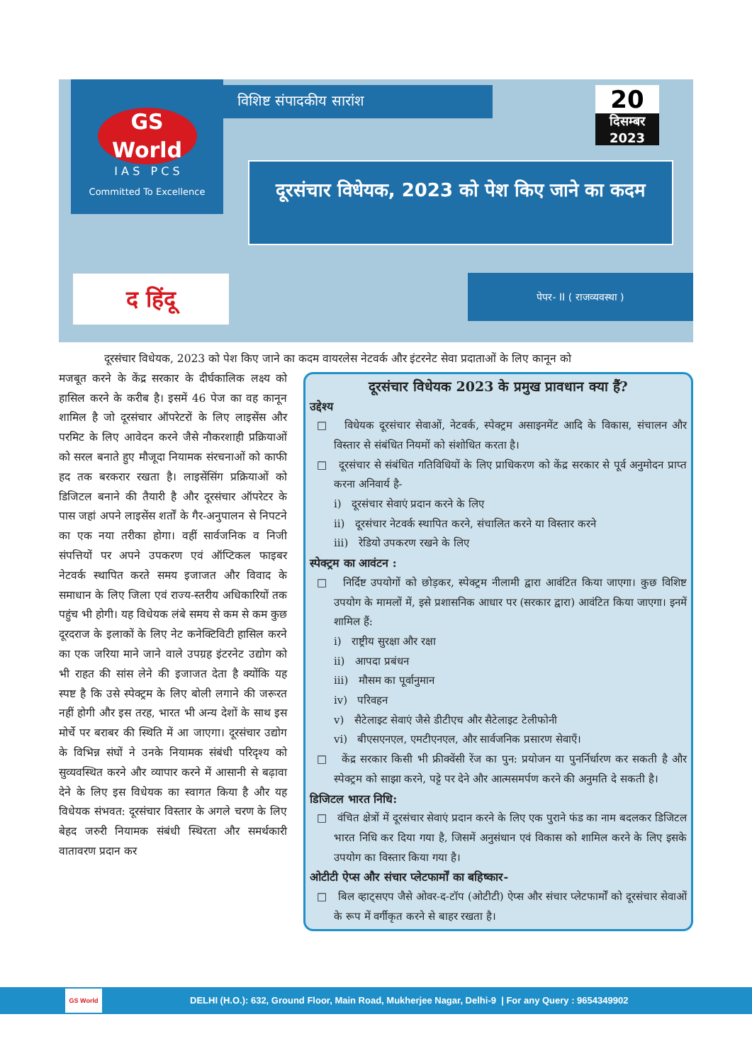GS
World
I A S P C S
Committed To Excellence
विशिष्ट संपादकीय सारांश
20
दिसम्बर 2023
दूरसंचार विधेयक, 2023 को पेश किए जाने का कदम
द हिंदू पेपर- II ( राजव्यवस्था )
दूरसंचार विधेयक, 2023 को पेश किए जाने का कदम वायरलेस नेटवर्क और इंटरनेट सेवा प्रदाताओं के लिए कानून को
मजबूत करने के केंद्र सरकार के दीर्घकालिक लक्ष्य को हासिल करने के करीब है। इसमें 46 पेज का वह कानून शामिल है जो दूरसंचार ऑपरेटरों के लिए लाइसेंस और परमिट के लिए आवेदन करने जैसे नौकरशाही प्रक्रियाओं को सरल बनाते हुए मौजूदा नियामक संरचनाओं को काफी हद तक बरकरार रखता है। लाइसेंसिंग प्रक्रियाओं को डिजिटल बनाने की तैयारी है और दूरसंचार ऑपरेटर के पास जहां अपने लाइसेंस शर्तों के गैर-अनुपालन से निपटने का एक नया तरीका होगा। वहीं सार्वजनिक व निजी संपत्तियों पर अपने उपकरण एवं ऑप्टिकल फाइबर नेटवर्क स्थापित करते समय इजाजत और विवाद के समाधान के लिए जिला एवं राज्य-स्तरीय अधिकारियों तक पहुंच भी होगी। यह विधेयक लंबे समय से कम से कम कुछ दूरदराज के इलाकों के लिए नेट कनेक्टिविटी हासिल करने का एक जरिया माने जाने वाले उपग्रह इंटरनेट उद्योग को भी राहत की सांस लेने की इजाजत देता है क्योंकि यह स्पष्ट है कि उसे स्पेक्ट्रम के लिए बोली लगाने की जरूरत नहीं होगी और इस तरह, भारत भी अन्य देशों के साथ इस मोर्चे पर बराबर की स्थिति में आ जाएगा। दूरसंचार उद्योग के विभिन्न संघों ने उनके नियामक संबंधी परिदृश्य को सुव्यवस्थित करने और व्यापार करने में आसानी से बढ़ावा देने के लिए इस विधेयक का स्वागत किया है और यह विधेयक संभवत: दूरसंचार विस्तार के अगले चरण के लिए बेहद जरुरी नियामक संबंधी स्थिरता और समर्थकारी वातावरण प्रदान कर
दूरसंचार विधेयक 2023 के प्रमुख प्रावधान क्या हैं?
उद्देश्य
□ विधेयक दूरसंचार सेवाओं, नेटवर्क, स्पेक्ट्रम असाइनमेंट आदि के विकास, संचालन और विस्तार से संबंधित नियमों को संशोधित करता है।
□ दूरसंचार से संबंधित गतिविधियों के लिए प्राधिकरण को केंद्र सरकार से पूर्व अनुमोदन प्राप्त करना अनिवार्य है-
i) दूरसंचार सेवाएं प्रदान करने के लिए
ii) दूरसंचार नेटवर्क स्थापित करने, संचालित करने या विस्तार करने
iii) रेडियो उपकरण रखने के लिए
स्पेक्ट्रम का आवंटन :
□ निर्दिष्ट उपयोगों को छोड़कर, स्पेक्ट्रम नीलामी द्वारा आवंटित किया जाएगा। कुछ विशिष्ट उपयोग के मामलों में, इसे प्रशासनिक आधार पर (सरकार द्वारा) आवंटित किया जाएगा। इनमें शामिल हैं:
i) राष्ट्रीय सुरक्षा और रक्षा
ii) आपदा प्रबंधन
iii) मौसम का पूर्वानुमान
iv) परिवहन
v) सैटेलाइट सेवाएं जैसे डीटीएच और सैटेलाइट टेलीफोनी
vi) बीएसएनएल, एमटीएनएल, और सार्वजनिक प्रसारण सेवाएँ।
□ केंद्र सरकार किसी भी फ्रीक्वेंसी रेंज का पुन: प्रयोजन या पुनर्निर्धारण कर सकती है और स्पेक्ट्रम को साझा करने, पट्टे पर देने और आत्मसमर्पण करने की अनुमति दे सकती है।
डिजिटल भारत निधि:
□ वंचित क्षेत्रों में दूरसंचार सेवाएं प्रदान करने के लिए एक पुराने फंड का नाम बदलकर डिजिटल भारत निधि कर दिया गया है, जिसमें अनुसंधान एवं विकास को शामिल करने के लिए इसके उपयोग का विस्तार किया गया है।
ओटीटी ऐप्स और संचार प्लेटफार्मों का बहिष्कार-
□ बिल व्हाट्सएप जैसे ओवर-द-टॉप (ओटीटी) ऐप्स और संचार प्लेटफार्मों को दूरसंचार सेवाओं के रूप में वर्गीकृत करने से बाहर रखता है।
GS World
DELHI (H.O.): 632, Ground Floor, Main Road, Mukherjee Nagar, Delhi-9 | For any Query : 9654349902